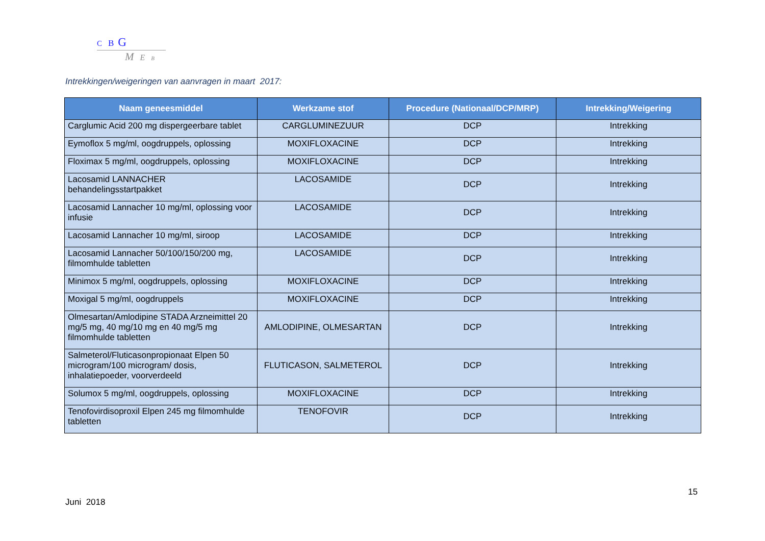C B G
M E B
Intrekkingen/weigeringen van aanvragen in maart 2017:
| Naam geneesmiddel | Werkzame stof | Procedure (Nationaal/DCP/MRP) | Intrekking/Weigering |
| --- | --- | --- | --- |
| Carglumic Acid 200 mg dispergeerbare tablet | CARGLUMINEZUUR | DCP | Intrekking |
| Eymoflox 5 mg/ml, oogdruppels, oplossing | MOXIFLOXACINE | DCP | Intrekking |
| Floximax 5 mg/ml, oogdruppels, oplossing | MOXIFLOXACINE | DCP | Intrekking |
| Lacosamid LANNACHER behandelingsstartpakket | LACOSAMIDE | DCP | Intrekking |
| Lacosamid Lannacher 10 mg/ml, oplossing voor infusie | LACOSAMIDE | DCP | Intrekking |
| Lacosamid Lannacher 10 mg/ml, siroop | LACOSAMIDE | DCP | Intrekking |
| Lacosamid Lannacher 50/100/150/200 mg, filmomhulde tabletten | LACOSAMIDE | DCP | Intrekking |
| Minimox 5 mg/ml, oogdruppels, oplossing | MOXIFLOXACINE | DCP | Intrekking |
| Moxigal 5 mg/ml, oogdruppels | MOXIFLOXACINE | DCP | Intrekking |
| Olmesartan/Amlodipine STADA Arzneimittel 20 mg/5 mg, 40 mg/10 mg en 40 mg/5 mg filmomhulde tabletten | AMLODIPINE, OLMESARTAN | DCP | Intrekking |
| Salmeterol/Fluticasonpropionaat Elpen 50 microgram/100 microgram/ dosis, inhalatiepoeder, voorverdeeld | FLUTICASON, SALMETEROL | DCP | Intrekking |
| Solumox 5 mg/ml, oogdruppels, oplossing | MOXIFLOXACINE | DCP | Intrekking |
| Tenofovirdisoproxil Elpen 245 mg filmomhulde tabletten | TENOFOVIR | DCP | Intrekking |
15
Juni 2018